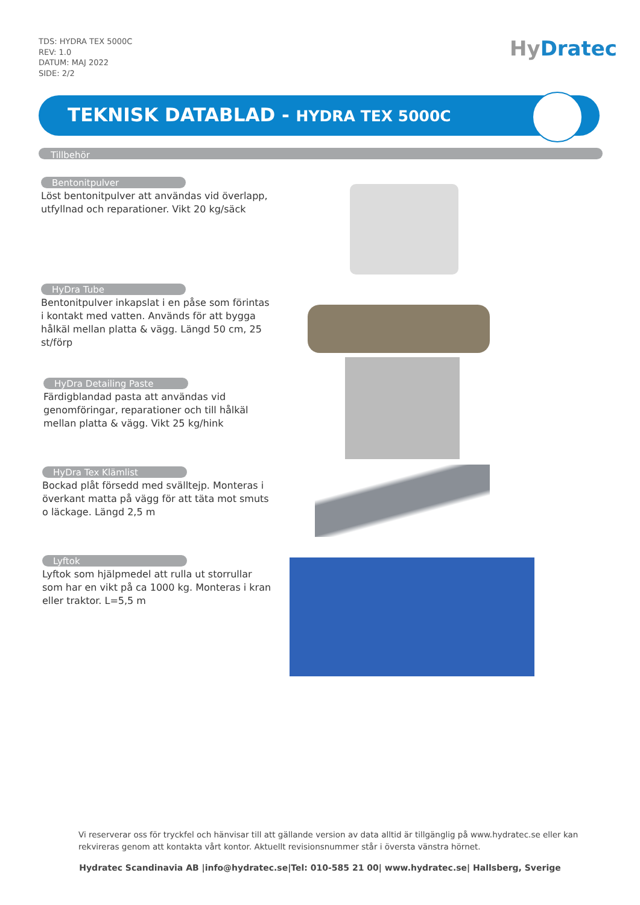TDS: HYDRA TEX 5000C
REV: 1.0
DATUM: MAJ 2022
SIDE: 2/2
Hy Dratec
TEKNISK DATABLAD - HYDRA TEX 5000C
Tillbehör
Bentonitpulver
Löst bentonitpulver att användas vid överlapp, utfyllnad och reparationer. Vikt 20 kg/säck
HyDra Tube
Bentonitpulver inkapslat i en påse som förintas i kontakt med vatten. Används för att bygga hålkäl mellan platta & vägg. Längd 50 cm, 25 st/förp
HyDra Detailing Paste
Färdigblandad pasta att användas vid genomföringar, reparationer och till hålkäl mellan platta & vägg. Vikt 25 kg/hink
HyDra Tex Klämlist
Bockad plåt försedd med svälltejp. Monteras i överkant matta på vägg för att täta mot smuts o läckage. Längd 2,5 m
Lyftok
Lyftok som hjälpmedel att rulla ut storrullar som har en vikt på ca 1000 kg. Monteras i kran eller traktor. L=5,5 m
Vi reserverar oss för tryckfel och hänvisar till att gällande version av data alltid är tillgänglig på www.hydratec.se eller kan rekvireras genom att kontakta vårt kontor. Aktuellt revisionsnummer står i översta vänstra hörnet.
Hydratec Scandinavia AB |info@hydratec.se|Tel: 010-585 21 00| www.hydratec.se| Hallsberg, Sverige